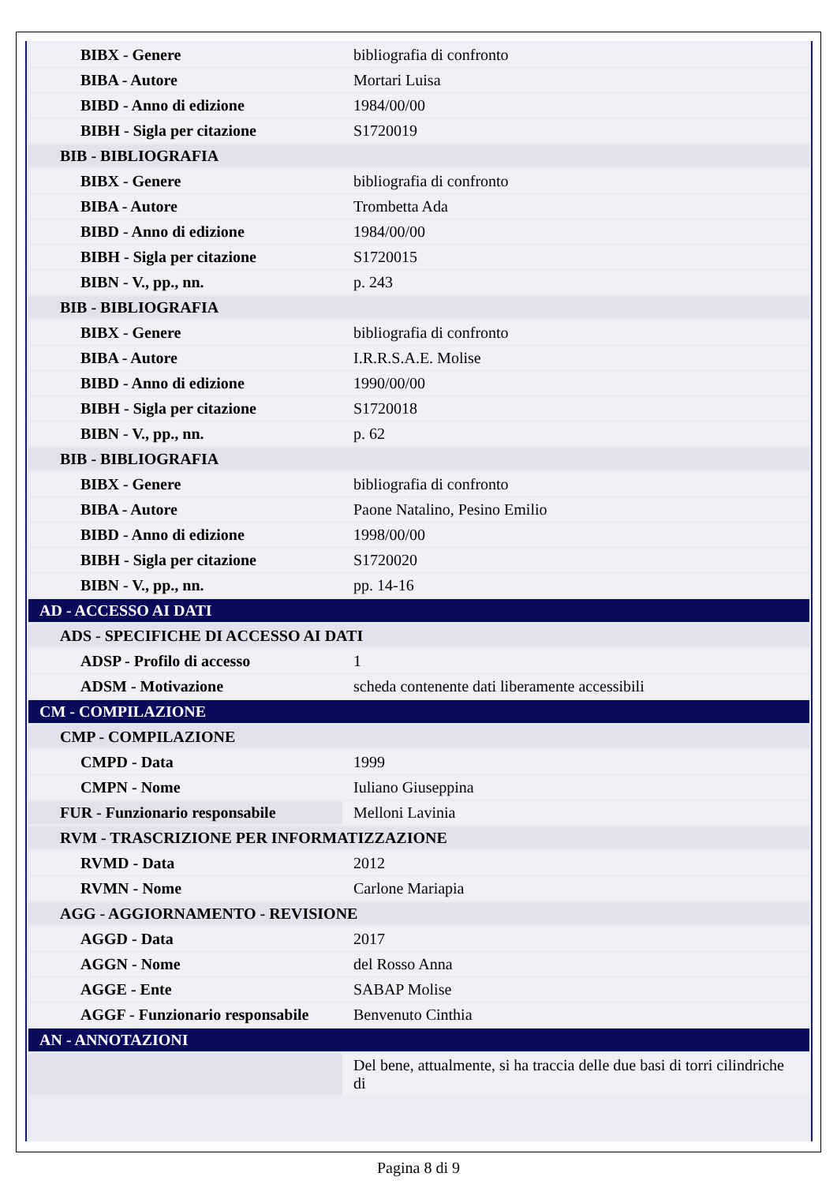| BIBX - Genere | bibliografia di confronto |
| BIBA - Autore | Mortari Luisa |
| BIBD - Anno di edizione | 1984/00/00 |
| BIBH - Sigla per citazione | S1720019 |
| BIB - BIBLIOGRAFIA | |
| BIBX - Genere | bibliografia di confronto |
| BIBA - Autore | Trombetta Ada |
| BIBD - Anno di edizione | 1984/00/00 |
| BIBH - Sigla per citazione | S1720015 |
| BIBN - V., pp., nn. | p. 243 |
| BIB - BIBLIOGRAFIA | |
| BIBX - Genere | bibliografia di confronto |
| BIBA - Autore | I.R.R.S.A.E. Molise |
| BIBD - Anno di edizione | 1990/00/00 |
| BIBH - Sigla per citazione | S1720018 |
| BIBN - V., pp., nn. | p. 62 |
| BIB - BIBLIOGRAFIA | |
| BIBX - Genere | bibliografia di confronto |
| BIBA - Autore | Paone Natalino, Pesino Emilio |
| BIBD - Anno di edizione | 1998/00/00 |
| BIBH - Sigla per citazione | S1720020 |
| BIBN - V., pp., nn. | pp. 14-16 |
| AD - ACCESSO AI DATI | |
| ADS - SPECIFICHE DI ACCESSO AI DATI | |
| ADSP - Profilo di accesso | 1 |
| ADSM - Motivazione | scheda contenente dati liberamente accessibili |
| CM - COMPILAZIONE | |
| CMP - COMPILAZIONE | |
| CMPD - Data | 1999 |
| CMPN - Nome | Iuliano Giuseppina |
| FUR - Funzionario responsabile | Melloni Lavinia |
| RVM - TRASCRIZIONE PER INFORMATIZZAZIONE | |
| RVMD - Data | 2012 |
| RVMN - Nome | Carlone Mariapia |
| AGG - AGGIORNAMENTO - REVISIONE | |
| AGGD - Data | 2017 |
| AGGN - Nome | del Rosso Anna |
| AGGE - Ente | SABAP Molise |
| AGGF - Funzionario responsabile | Benvenuto Cinthia |
| AN - ANNOTAZIONI | |
| | Del bene, attualmente, si ha traccia delle due basi di torri cilindriche di |
Pagina 8 di 9